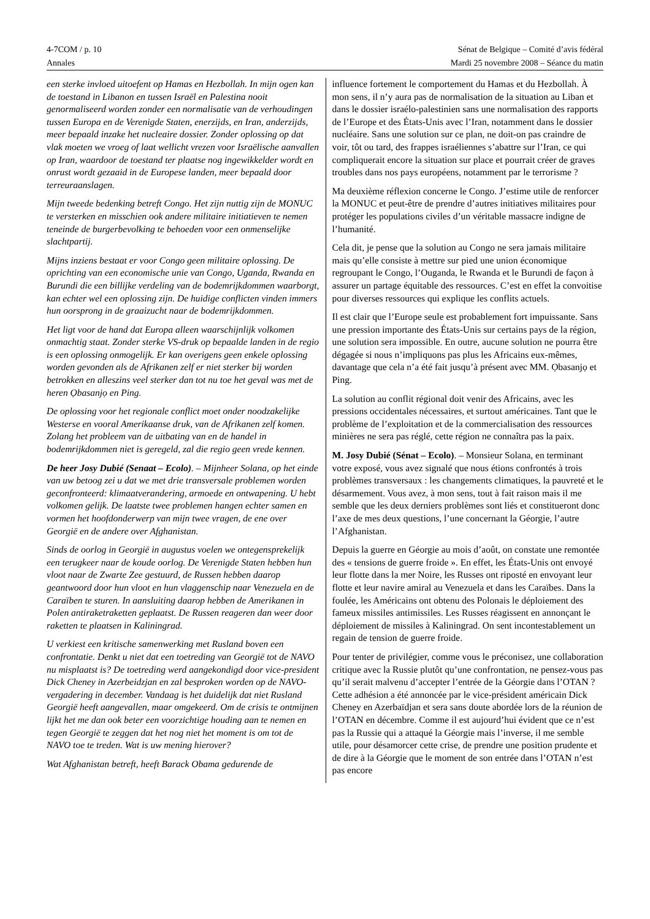4-7COM / p. 10 Sénat de Belgique – Comité d’avis fédéral
Annales Mardi 25 novembre 2008 – Séance du matin
een sterke invloed uitoefent op Hamas en Hezbollah. In mijn ogen kan de toestand in Libanon en tussen Israël en Palestina nooit genormaliseerd worden zonder een normalisatie van de verhoudingen tussen Europa en de Verenigde Staten, enerzijds, en Iran, anderzijds, meer bepaald inzake het nucleaire dossier. Zonder oplossing op dat vlak moeten we vroeg of laat wellicht vrezen voor Israëlische aanvallen op Iran, waardoor de toestand ter plaatse nog ingewikkelder wordt en onrust wordt gezaaid in de Europese landen, meer bepaald door terreuraanslagen.
Mijn tweede bedenking betreft Congo. Het zijn nuttig zijn de MONUC te versterken en misschien ook andere militaire initiatieven te nemen teneinde de burgerbevolking te behoeden voor een onmenselijke slachtpartij.
Mijns inziens bestaat er voor Congo geen militaire oplossing. De oprichting van een economische unie van Congo, Uganda, Rwanda en Burundi die een billijke verdeling van de bodemrijkdommen waarborgt, kan echter wel een oplossing zijn. De huidige conflicten vinden immers hun oorsprong in de graaizucht naar de bodemrijkdommen.
Het ligt voor de hand dat Europa alleen waarschijnlijk volkomen onmachtig staat. Zonder sterke VS-druk op bepaalde landen in de regio is een oplossing onmogelijk. Er kan overigens geen enkele oplossing worden gevonden als de Afrikanen zelf er niet sterker bij worden betrokken en alleszins veel sterker dan tot nu toe het geval was met de heren Ọbasanjọ en Ping.
De oplossing voor het regionale conflict moet onder noodzakelijke Westerse en vooral Amerikaanse druk, van de Afrikanen zelf komen. Zolang het probleem van de uitbating van en de handel in bodemrijkdommen niet is geregeld, zal die regio geen vrede kennen.
De heer Josy Dubié (Senaat – Ecolo). – Mijnheer Solana, op het einde van uw betoog zei u dat we met drie transversale problemen worden geconfronteerd: klimaatverandering, armoede en ontwapening. U hebt volkomen gelijk. De laatste twee problemen hangen echter samen en vormen het hoofdonderwerp van mijn twee vragen, de ene over Georgië en de andere over Afghanistan.
Sinds de oorlog in Georgië in augustus voelen we ontegensprekelijk een terugkeer naar de koude oorlog. De Verenigde Staten hebben hun vloot naar de Zwarte Zee gestuurd, de Russen hebben daarop geantwoord door hun vloot en hun vlaggenschip naar Venezuela en de Caraïben te sturen. In aansluiting daarop hebben de Amerikanen in Polen antiraketraketten geplaatst. De Russen reageren dan weer door raketten te plaatsen in Kaliningrad.
U verkiest een kritische samenwerking met Rusland boven een confrontatie. Denkt u niet dat een toetreding van Georgië tot de NAVO nu misplaatst is? De toetreding werd aangekondigd door vice-president Dick Cheney in Azerbeidzjan en zal besproken worden op de NAVO-vergadering in december. Vandaag is het duidelijk dat niet Rusland Georgië heeft aangevallen, maar omgekeerd. Om de crisis te ontmijnen lijkt het me dan ook beter een voorzichtige houding aan te nemen en tegen Georgië te zeggen dat het nog niet het moment is om tot de NAVO toe te treden. Wat is uw mening hierover?
Wat Afghanistan betreft, heeft Barack Obama gedurende de
influence fortement le comportement du Hamas et du Hezbollah. À mon sens, il n’y aura pas de normalisation de la situation au Liban et dans le dossier israélo-palestinien sans une normalisation des rapports de l’Europe et des États-Unis avec l’Iran, notamment dans le dossier nucléaire. Sans une solution sur ce plan, ne doit-on pas craindre de voir, tôt ou tard, des frappes israéliennes s’abattre sur l’Iran, ce qui compliquerait encore la situation sur place et pourrait créer de graves troubles dans nos pays européens, notamment par le terrorisme ?
Ma deuxième réflexion concerne le Congo. J’estime utile de renforcer la MONUC et peut-être de prendre d’autres initiatives militaires pour protéger les populations civiles d’un véritable massacre indigne de l’humanité.
Cela dit, je pense que la solution au Congo ne sera jamais militaire mais qu’elle consiste à mettre sur pied une union économique regroupant le Congo, l’Ouganda, le Rwanda et le Burundi de façon à assurer un partage équitable des ressources. C’est en effet la convoitise pour diverses ressources qui explique les conflits actuels.
Il est clair que l’Europe seule est probablement fort impuissante. Sans une pression importante des États-Unis sur certains pays de la région, une solution sera impossible. En outre, aucune solution ne pourra être dégagée si nous n’impliquons pas plus les Africains eux-mêmes, davantage que cela n’a été fait jusqu’à présent avec MM. Ọbasanjọ et Ping.
La solution au conflit régional doit venir des Africains, avec les pressions occidentales nécessaires, et surtout américaines. Tant que le problème de l’exploitation et de la commercialisation des ressources minières ne sera pas réglé, cette région ne connaîtra pas la paix.
M. Josy Dubié (Sénat – Ecolo). – Monsieur Solana, en terminant votre exposé, vous avez signalé que nous étions confrontés à trois problèmes transversaux : les changements climatiques, la pauvreté et le désarmement. Vous avez, à mon sens, tout à fait raison mais il me semble que les deux derniers problèmes sont liés et constitueront donc l’axe de mes deux questions, l’une concernant la Géorgie, l’autre l’Afghanistan.
Depuis la guerre en Géorgie au mois d’août, on constate une remontée des « tensions de guerre froide ». En effet, les États-Unis ont envoyé leur flotte dans la mer Noire, les Russes ont riposté en envoyant leur flotte et leur navire amiral au Venezuela et dans les Caraïbes. Dans la foulée, les Américains ont obtenu des Polonais le déploiement des fameux missiles antimissiles. Les Russes réagissent en annonçant le déploiement de missiles à Kaliningrad. On sent incontestablement un regain de tension de guerre froide.
Pour tenter de privilégier, comme vous le préconisez, une collaboration critique avec la Russie plutôt qu’une confrontation, ne pensez-vous pas qu’il serait malvenu d’accepter l’entrée de la Géorgie dans l’OTAN ? Cette adhésion a été annoncée par le vice-président américain Dick Cheney en Azerbaïdjan et sera sans doute abordée lors de la réunion de l’OTAN en décembre. Comme il est aujourd’hui évident que ce n’est pas la Russie qui a attaqué la Géorgie mais l’inverse, il me semble utile, pour désamorcer cette crise, de prendre une position prudente et de dire à la Géorgie que le moment de son entrée dans l’OTAN n’est pas encore